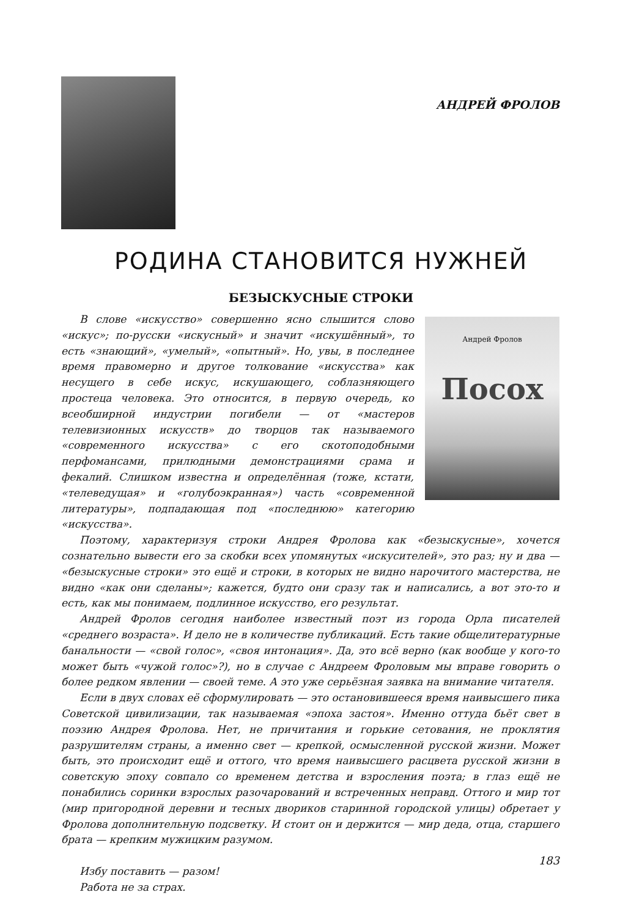АНДРЕЙ ФРОЛОВ
РОДИНА СТАНОВИТСЯ НУЖНЕЙ
БЕЗЫСКУСНЫЕ СТРОКИ
Андрей Фролов
Посох
В слове «искусство» совершенно ясно слышится слово «искус»; по-русски «искусный» и значит «искушённый», то есть «знающий», «умелый», «опытный». Но, увы, в последнее время правомерно и другое толкование «искусства» как несущего в себе искус, искушающего, соблазняющего простеца человека. Это относится, в первую очередь, ко всеобширной индустрии погибели — от «мастеров телевизионных искусств» до творцов так называемого «современного искусства» с его скотоподобными перфомансами, прилюдными демонстрациями срама и фекалий. Слишком известна и определённая (тоже, кстати, «телеведущая» и «голубоэкранная») часть «современной литературы», подпадающая под «последнюю» категорию «искусства».
Поэтому, характеризуя строки Андрея Фролова как «безыскусные», хочется сознательно вывести его за скобки всех упомянутых «искусителей», это раз; ну и два — «безыскусные строки» это ещё и строки, в которых не видно нарочитого мастерства, не видно «как они сделаны»; кажется, будто они сразу так и написались, а вот это-то и есть, как мы понимаем, подлинное искусство, его результат.
Андрей Фролов сегодня наиболее известный поэт из города Орла писателей «среднего возраста». И дело не в количестве публикаций. Есть такие общелитературные банальности — «свой голос», «своя интонация». Да, это всё верно (как вообще у кого-то может быть «чужой голос»?), но в случае с Андреем Фроловым мы вправе говорить о более редком явлении — своей теме. А это уже серьёзная заявка на внимание читателя.
Если в двух словах её сформулировать — это остановившееся время наивысшего пика Советской цивилизации, так называемая «эпоха застоя». Именно оттуда бьёт свет в поэзию Андрея Фролова. Нет, не причитания и горькие сетования, не проклятия разрушителям страны, а именно свет — крепкой, осмысленной русской жизни. Может быть, это происходит ещё и оттого, что время наивысшего расцвета русской жизни в советскую эпоху совпало со временем детства и взросления поэта; в глаз ещё не понабились соринки взрослых разочарований и встреченных неправд. Оттого и мир тот (мир пригородной деревни и тесных двориков старинной городской улицы) обретает у Фролова дополнительную подсветку. И стоит он и держится — мир деда, отца, старшего брата — крепким мужицким разумом.
Избу поставить — разом!
Работа не за страх.
183